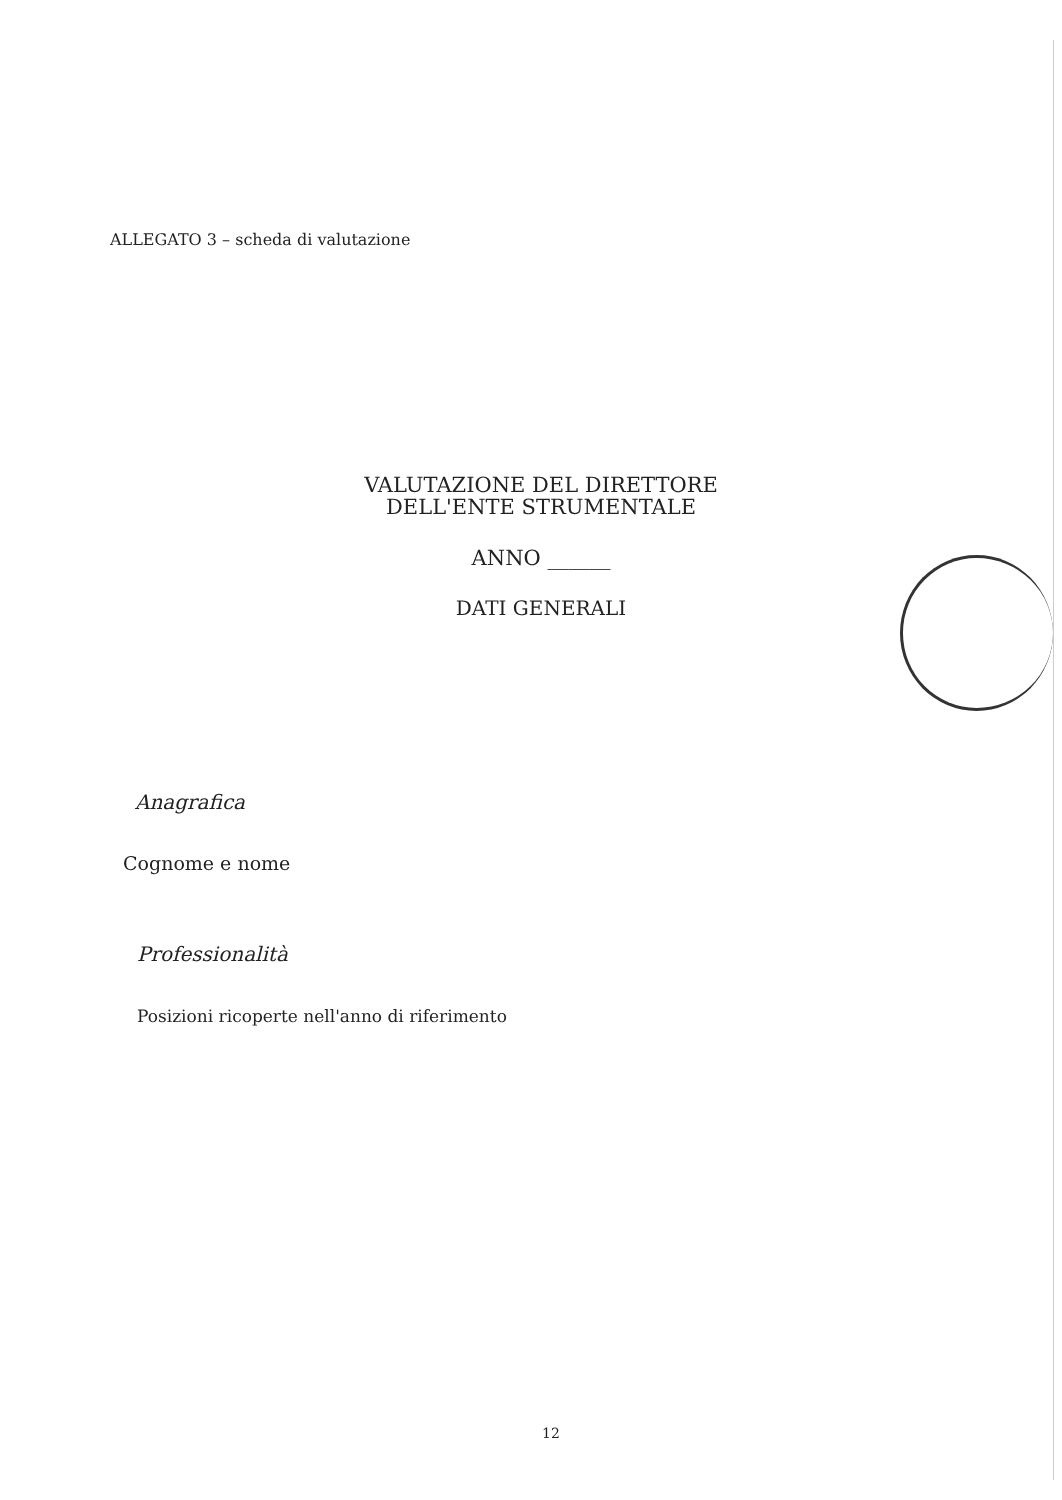ALLEGATO 3 – scheda di valutazione
VALUTAZIONE DEL DIRETTORE
DELL'ENTE STRUMENTALE
ANNO ______
DATI GENERALI
Anagrafica
Cognome e nome
Professionalità
Posizioni ricoperte nell'anno di riferimento
12